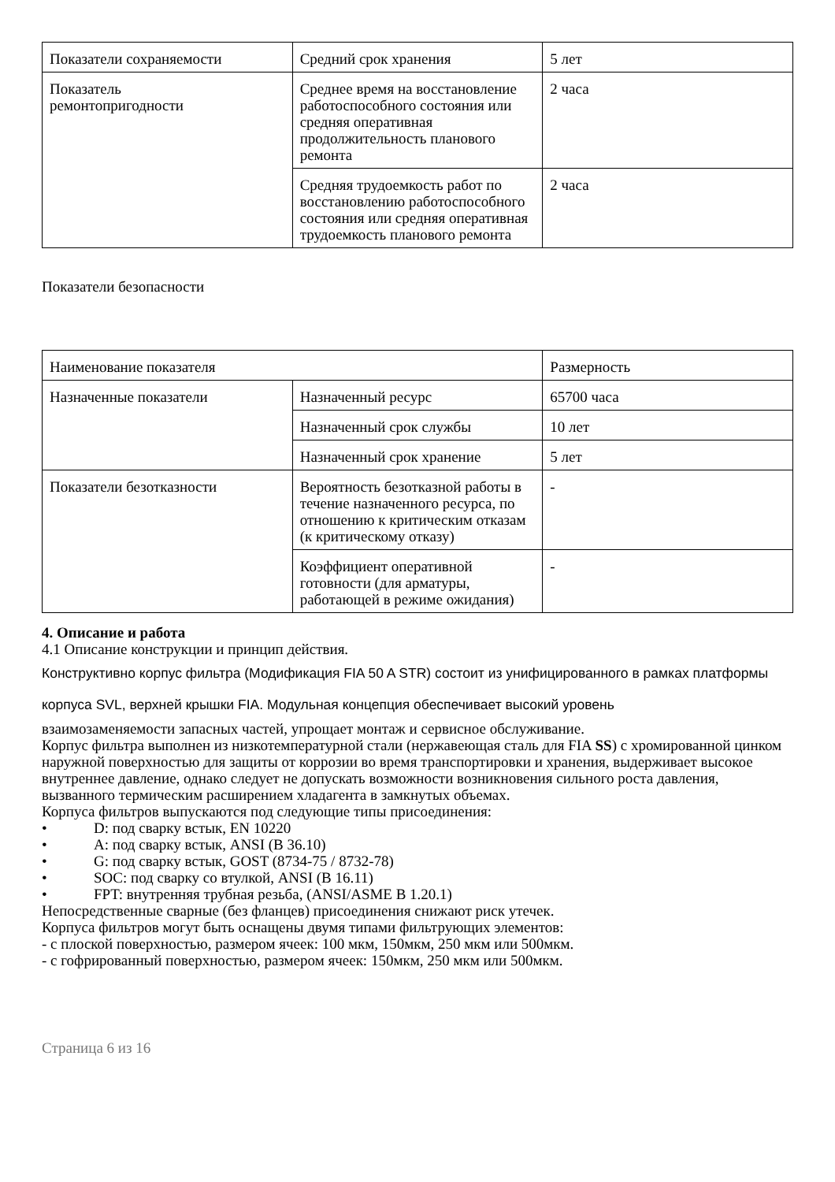| Показатели сохраняемости | Средний срок хранения | 5 лет |
| Показатель ремонтопригодности | Среднее время на восстановление работоспособного состояния или средняя оперативная продолжительность планового ремонта | 2 часа |
| | Средняя трудоемкость работ по восстановлению работоспособного состояния или средняя оперативная трудоемкость планового ремонта | 2 часа |
Показатели безопасности
| Наименование показателя | | Размерность |
| Назначенные показатели | Назначенный ресурс | 65700 часа |
| | Назначенный срок службы | 10 лет |
| | Назначенный срок хранение | 5 лет |
| Показатели безотказности | Вероятность безотказной работы в течение назначенного ресурса, по отношению к критическим отказам (к критическому отказу) | - |
| | Коэффициент оперативной готовности (для арматуры, работающей в режиме ожидания) | - |
4. Описание и работа
4.1 Описание конструкции и принцип действия.
Конструктивно корпус фильтра (Модификация FIA 50 A STR) состоит из унифицированного в рамках платформы корпуса SVL, верхней крышки FIA. Модульная концепция обеспечивает высокий уровень
взаимозаменяемости запасных частей, упрощает монтаж и сервисное обслуживание.
Корпус фильтра выполнен из низкотемпературной стали (нержавеющая сталь для FIA SS) с хромированной цинком наружной поверхностью для защиты от коррозии во время транспортировки и хранения, выдерживает высокое внутреннее давление, однако следует не допускать возможности возникновения сильного роста давления, вызванного термическим расширением хладагента в замкнутых объемах.
Корпуса фильтров выпускаются под следующие типы присоединения:
• D: под сварку встык, EN 10220
• A: под сварку встык, ANSI (B 36.10)
• G: под сварку встык, GOST (8734-75 / 8732-78)
• SOC: под сварку со втулкой, ANSI (B 16.11)
• FPT: внутренняя трубная резьба, (ANSI/ASME B 1.20.1)
Непосредственные сварные (без фланцев) присоединения снижают риск утечек.
Корпуса фильтров могут быть оснащены двумя типами фильтрующих элементов:
- с плоской поверхностью, размером ячеек: 100 мкм, 150мкм, 250 мкм или 500мкм.
- с гофрированный поверхностью, размером ячеек: 150мкм, 250 мкм или 500мкм.
Страница 6 из 16